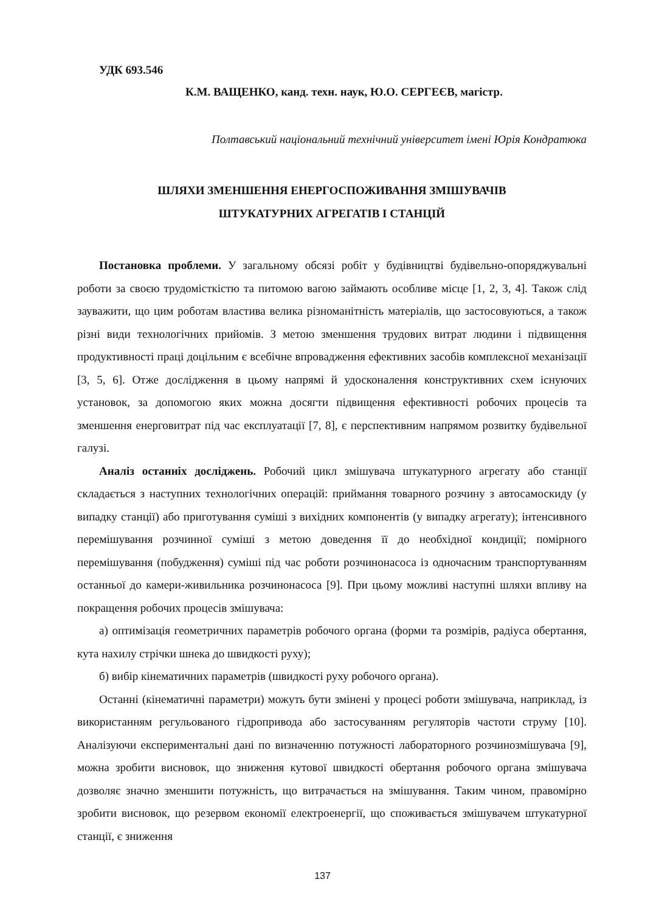УДК 693.546
К.М. ВАЩЕНКО, канд. техн. наук, Ю.О. СЕРГЕЄВ, магістр.
Полтавський національний технічний університет імені Юрія Кондратюка
ШЛЯХИ ЗМЕНШЕННЯ ЕНЕРГОСПОЖИВАННЯ ЗМІШУВАЧІВ
ШТУКАТУРНИХ АГРЕГАТІВ І СТАНЦІЙ
Постановка проблеми. У загальному обсязі робіт у будівництві будівельно-опоряджувальні роботи за своєю трудомісткістю та питомою вагою займають особливе місце [1, 2, 3, 4]. Також слід зауважити, що цим роботам властива велика різноманітність матеріалів, що застосовуються, а також різні види технологічних прийомів. З метою зменшення трудових витрат людини і підвищення продуктивності праці доцільним є всебічне впровадження ефективних засобів комплексної механізації [3, 5, 6]. Отже дослідження в цьому напрямі й удосконалення конструктивних схем існуючих установок, за допомогою яких можна досягти підвищення ефективності робочих процесів та зменшення енерговитрат під час експлуатації [7, 8], є перспективним напрямом розвитку будівельної галузі.
Аналіз останніх досліджень. Робочий цикл змішувача штукатурного агрегату або станції складається з наступних технологічних операцій: приймання товарного розчину з автосамоскиду (у випадку станції) або приготування суміші з вихідних компонентів (у випадку агрегату); інтенсивного перемішування розчинної суміші з метою доведення її до необхідної кондиції; помірного перемішування (побудження) суміші під час роботи розчинонасоса із одночасним транспортуванням останньої до камери-живильника розчинонасоса [9]. При цьому можливі наступні шляхи впливу на покращення робочих процесів змішувача:
а) оптимізація геометричних параметрів робочого органа (форми та розмірів, радіуса обертання, кута нахилу стрічки шнека до швидкості руху);
б) вибір кінематичних параметрів (швидкості руху робочого органа).
Останні (кінематичні параметри) можуть бути змінені у процесі роботи змішувача, наприклад, із використанням регульованого гідропривода або застосуванням регуляторів частоти струму [10]. Аналізуючи експериментальні дані по визначенню потужності лабораторного розчинозмішувача [9], можна зробити висновок, що зниження кутової швидкості обертання робочого органа змішувача дозволяє значно зменшити потужність, що витрачається на змішування. Таким чином, правомірно зробити висновок, що резервом економії електроенергії, що споживається змішувачем штукатурної станції, є зниження
137